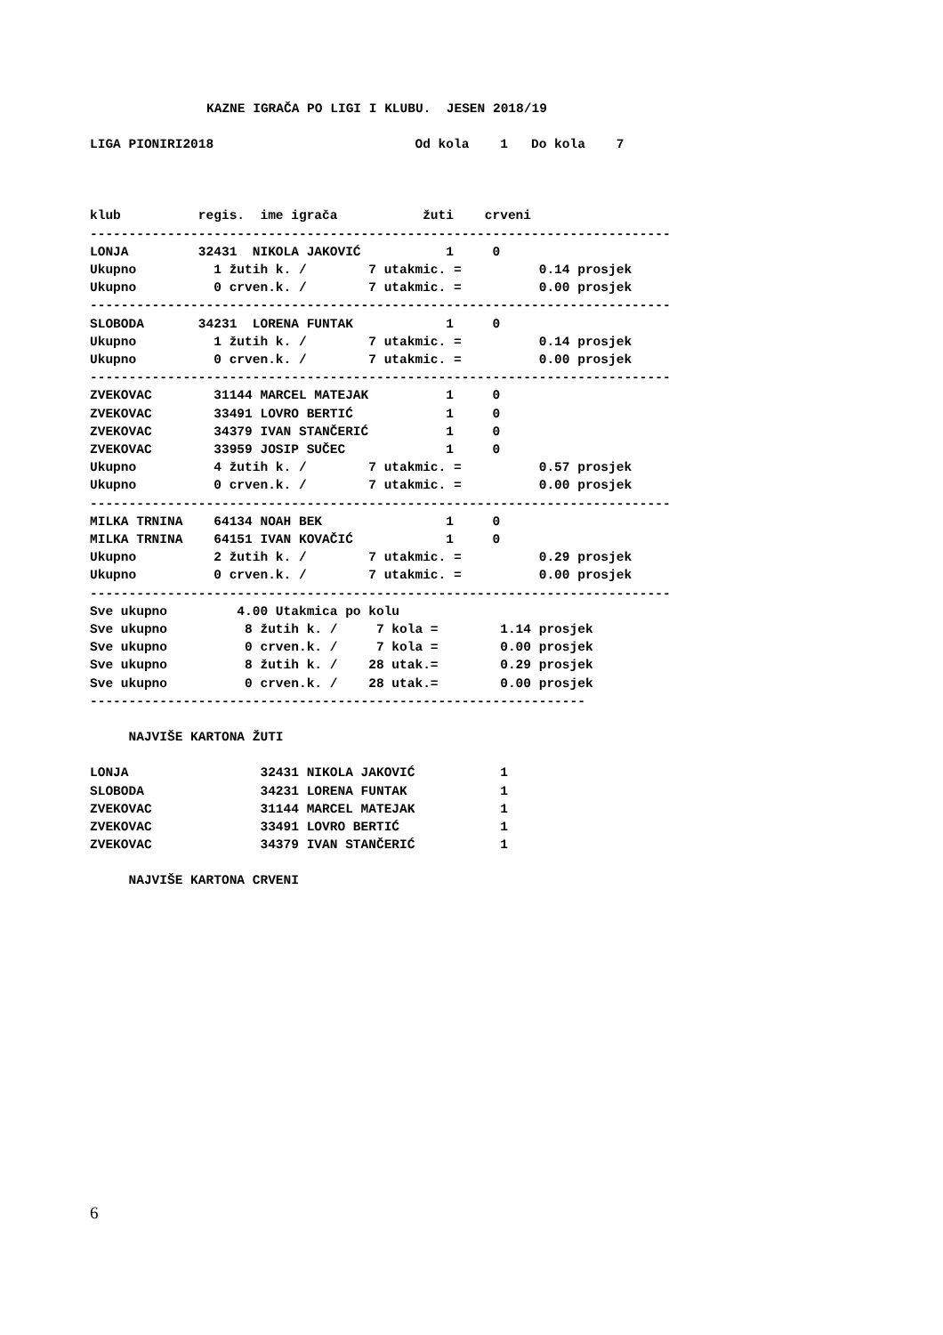KAZNE IGRAČA PO LIGI I KLUBU.  JESEN 2018/19
LIGA PIONIRI2018                          Od kola    1   Do kola    7
klub          regis.  ime igrača           žuti    crveni
---------------------------------------------------------------------------
LONJA         32431  NIKOLA JAKOVIĆ           1     0
Ukupno          1 žutih k. /        7 utakmic. =          0.14 prosjek
Ukupno          0 crven.k. /        7 utakmic. =          0.00 prosjek
---------------------------------------------------------------------------
SLOBODA       34231  LORENA FUNTAK            1     0
Ukupno          1 žutih k. /        7 utakmic. =          0.14 prosjek
Ukupno          0 crven.k. /        7 utakmic. =          0.00 prosjek
---------------------------------------------------------------------------
ZVEKOVAC        31144 MARCEL MATEJAK          1     0
ZVEKOVAC        33491 LOVRO BERTIĆ            1     0
ZVEKOVAC        34379 IVAN STANČERIĆ          1     0
ZVEKOVAC        33959 JOSIP SUČEC             1     0
Ukupno          4 žutih k. /        7 utakmic. =          0.57 prosjek
Ukupno          0 crven.k. /        7 utakmic. =          0.00 prosjek
---------------------------------------------------------------------------
MILKA TRNINA    64134 NOAH BEK                1     0
MILKA TRNINA    64151 IVAN KOVAČIĆ            1     0
Ukupno          2 žutih k. /        7 utakmic. =          0.29 prosjek
Ukupno          0 crven.k. /        7 utakmic. =          0.00 prosjek
---------------------------------------------------------------------------
Sve ukupno         4.00 Utakmica po kolu
Sve ukupno          8 žutih k. /     7 kola =        1.14 prosjek
Sve ukupno          0 crven.k. /     7 kola =        0.00 prosjek
Sve ukupno          8 žutih k. /    28 utak.=        0.29 prosjek
Sve ukupno          0 crven.k. /    28 utak.=        0.00 prosjek
----------------------------------------------------------------
     NAJVIŠE KARTONA ŽUTI
LONJA                 32431 NIKOLA JAKOVIĆ           1
SLOBODA               34231 LORENA FUNTAK            1
ZVEKOVAC              31144 MARCEL MATEJAK           1
ZVEKOVAC              33491 LOVRO BERTIĆ             1
ZVEKOVAC              34379 IVAN STANČERIĆ           1
     NAJVIŠE KARTONA CRVENI
6